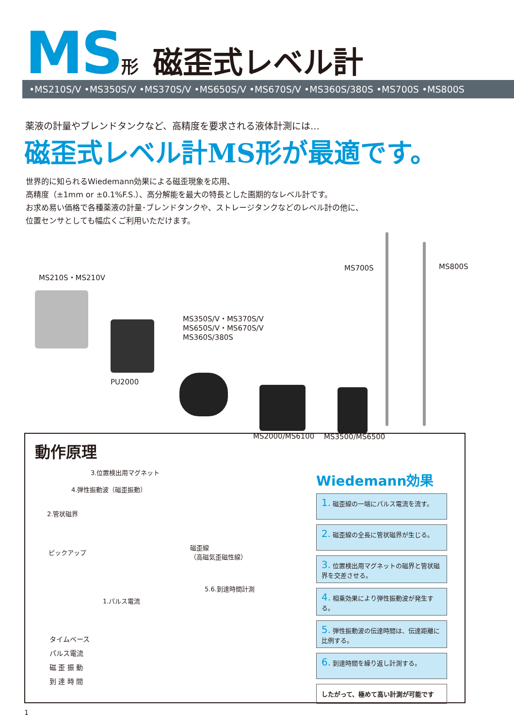MS 形 磁歪式レベル計
•MS210S/V •MS350S/V •MS370S/V •MS650S/V •MS670S/V •MS360S/380S •MS700S •MS800S
薬液の計量やブレンドタンクなど、高精度を要求される液体計測には…
磁歪式レベル計MS形が最適です。
世界的に知られるWiedemann効果による磁歪現象を応用、
高精度（±1mm or ±0.1%F.S.）、高分解能を最大の特長とした画期的なレベル計です。
お求め易い価格で各種薬液の計量･ブレンドタンクや、ストレージタンクなどのレベル計の他に、
位置センサとしても幅広くご利用いただけます。
MS210S・MS210V
PU2000
MS350S/V・MS370S/V
MS650S/V・MS670S/V
MS360S/380S
MS700S MS800S
MS2000/MS6100 MS3500/MS6500
動作原理
3.位置検出用マグネット
4.弾性振動波（磁歪振動）
2.管状磁界
ピックアップ
磁歪線
（高磁気歪磁性線）
5.6.到達時間計測
1.パルス電流
タイムベース
パルス電流
磁 歪 振 動
到 達 時 間
Wiedemann効果
1. 磁歪線の一端にパルス電流を流す。
2. 磁歪線の全長に管状磁界が生じる。
3. 位置検出用マグネットの磁界と管状磁界を交差させる。
4. 相乗効果により弾性振動波が発生する。
5. 弾性振動波の伝達時間は、伝達距離に比例する。
6. 到達時間を繰り返し計測する。
したがって、極めて高い計測が可能です
1